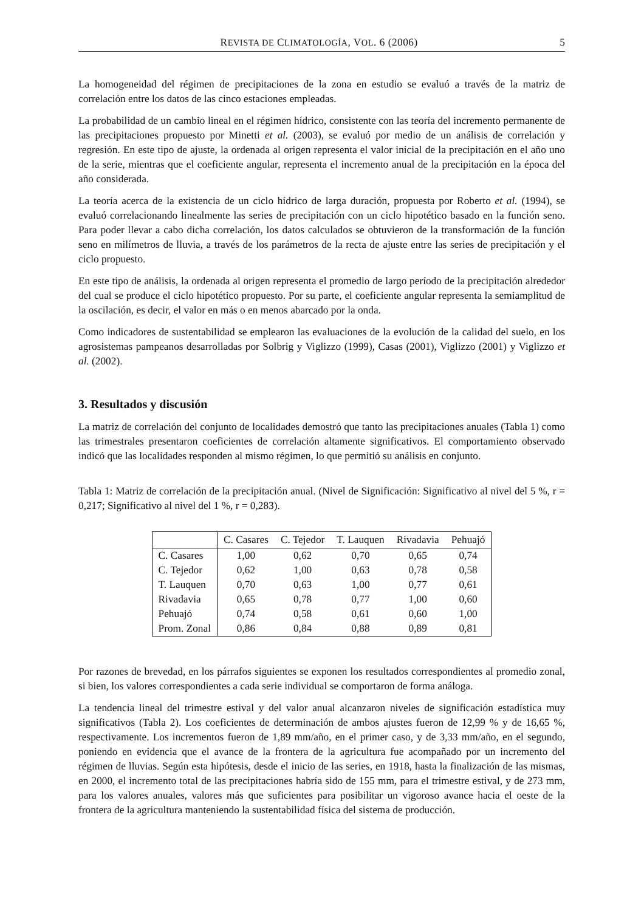REVISTA DE CLIMATOLOGÍA, VOL. 6 (2006) 5
La homogeneidad del régimen de precipitaciones de la zona en estudio se evaluó a través de la matriz de correlación entre los datos de las cinco estaciones empleadas.
La probabilidad de un cambio lineal en el régimen hídrico, consistente con las teoría del incremento permanente de las precipitaciones propuesto por Minetti et al. (2003), se evaluó por medio de un análisis de correlación y regresión. En este tipo de ajuste, la ordenada al origen representa el valor inicial de la precipitación en el año uno de la serie, mientras que el coeficiente angular, representa el incremento anual de la precipitación en la época del año considerada.
La teoría acerca de la existencia de un ciclo hídrico de larga duración, propuesta por Roberto et al. (1994), se evaluó correlacionando linealmente las series de precipitación con un ciclo hipotético basado en la función seno. Para poder llevar a cabo dicha correlación, los datos calculados se obtuvieron de la transformación de la función seno en milímetros de lluvia, a través de los parámetros de la recta de ajuste entre las series de precipitación y el ciclo propuesto.
En este tipo de análisis, la ordenada al origen representa el promedio de largo período de la precipitación alrededor del cual se produce el ciclo hipotético propuesto. Por su parte, el coeficiente angular representa la semiamplitud de la oscilación, es decir, el valor en más o en menos abarcado por la onda.
Como indicadores de sustentabilidad se emplearon las evaluaciones de la evolución de la calidad del suelo, en los agrosistemas pampeanos desarrolladas por Solbrig y Viglizzo (1999), Casas (2001), Viglizzo (2001) y Viglizzo et al. (2002).
3. Resultados y discusión
La matriz de correlación del conjunto de localidades demostró que tanto las precipitaciones anuales (Tabla 1) como las trimestrales presentaron coeficientes de correlación altamente significativos. El comportamiento observado indicó que las localidades responden al mismo régimen, lo que permitió su análisis en conjunto.
Tabla 1: Matriz de correlación de la precipitación anual. (Nivel de Significación: Significativo al nivel del 5 %, r = 0,217; Significativo al nivel del 1 %, r = 0,283).
| | C. Casares | C. Tejedor | T. Lauquen | Rivadavia | Pehuajó |
| --- | --- | --- | --- | --- | --- |
| C. Casares | 1,00 | 0,62 | 0,70 | 0,65 | 0,74 |
| C. Tejedor | 0,62 | 1,00 | 0,63 | 0,78 | 0,58 |
| T. Lauquen | 0,70 | 0,63 | 1,00 | 0,77 | 0,61 |
| Rivadavia | 0,65 | 0,78 | 0,77 | 1,00 | 0,60 |
| Pehuajó | 0,74 | 0,58 | 0,61 | 0,60 | 1,00 |
| Prom. Zonal | 0,86 | 0,84 | 0,88 | 0,89 | 0,81 |
Por razones de brevedad, en los párrafos siguientes se exponen los resultados correspondientes al promedio zonal, si bien, los valores correspondientes a cada serie individual se comportaron de forma análoga.
La tendencia lineal del trimestre estival y del valor anual alcanzaron niveles de significación estadística muy significativos (Tabla 2). Los coeficientes de determinación de ambos ajustes fueron de 12,99 % y de 16,65 %, respectivamente. Los incrementos fueron de 1,89 mm/año, en el primer caso, y de 3,33 mm/año, en el segundo, poniendo en evidencia que el avance de la frontera de la agricultura fue acompañado por un incremento del régimen de lluvias. Según esta hipótesis, desde el inicio de las series, en 1918, hasta la finalización de las mismas, en 2000, el incremento total de las precipitaciones habría sido de 155 mm, para el trimestre estival, y de 273 mm, para los valores anuales, valores más que suficientes para posibilitar un vigoroso avance hacia el oeste de la frontera de la agricultura manteniendo la sustentabilidad física del sistema de producción.